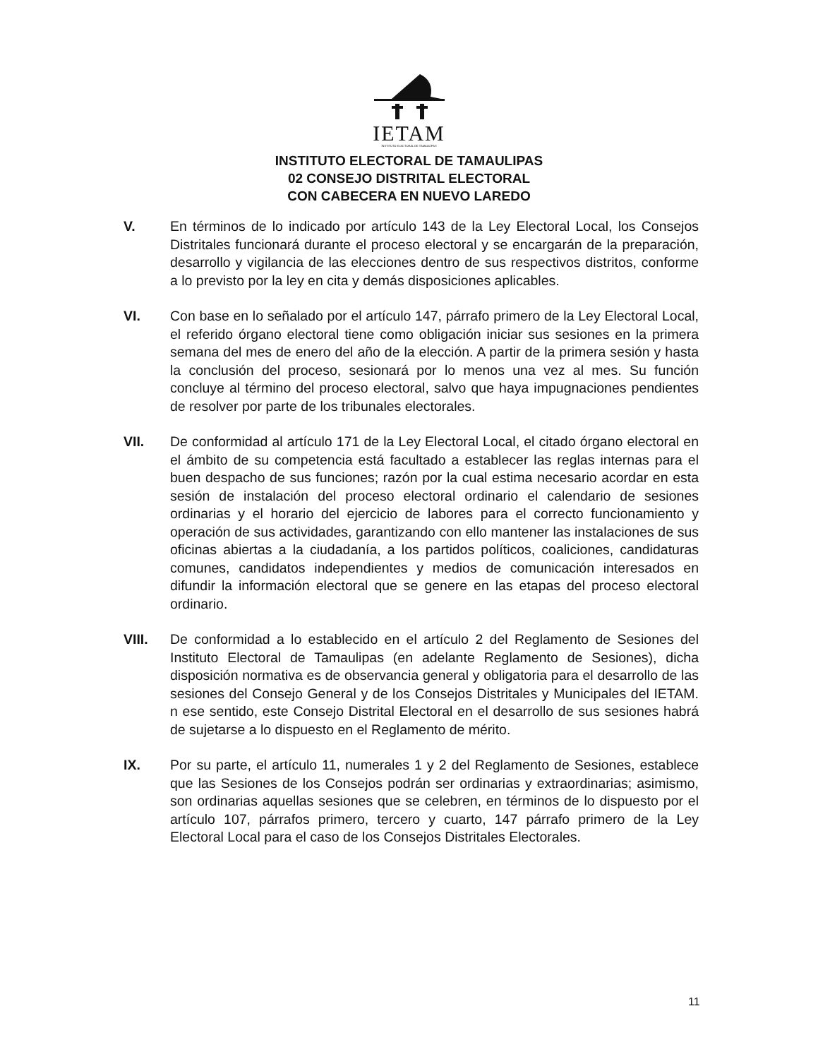IETAM
INSTITUTO ELECTORAL DE TAMAULIPAS
INSTITUTO ELECTORAL DE TAMAULIPAS
02 CONSEJO DISTRITAL ELECTORAL
CON CABECERA EN NUEVO LAREDO
V. En términos de lo indicado por artículo 143 de la Ley Electoral Local, los Consejos Distritales funcionará durante el proceso electoral y se encargarán de la preparación, desarrollo y vigilancia de las elecciones dentro de sus respectivos distritos, conforme a lo previsto por la ley en cita y demás disposiciones aplicables.
VI. Con base en lo señalado por el artículo 147, párrafo primero de la Ley Electoral Local, el referido órgano electoral tiene como obligación iniciar sus sesiones en la primera semana del mes de enero del año de la elección. A partir de la primera sesión y hasta la conclusión del proceso, sesionará por lo menos una vez al mes. Su función concluye al término del proceso electoral, salvo que haya impugnaciones pendientes de resolver por parte de los tribunales electorales.
VII. De conformidad al artículo 171 de la Ley Electoral Local, el citado órgano electoral en el ámbito de su competencia está facultado a establecer las reglas internas para el buen despacho de sus funciones; razón por la cual estima necesario acordar en esta sesión de instalación del proceso electoral ordinario el calendario de sesiones ordinarias y el horario del ejercicio de labores para el correcto funcionamiento y operación de sus actividades, garantizando con ello mantener las instalaciones de sus oficinas abiertas a la ciudadanía, a los partidos políticos, coaliciones, candidaturas comunes, candidatos independientes y medios de comunicación interesados en difundir la información electoral que se genere en las etapas del proceso electoral ordinario.
VIII. De conformidad a lo establecido en el artículo 2 del Reglamento de Sesiones del Instituto Electoral de Tamaulipas (en adelante Reglamento de Sesiones), dicha disposición normativa es de observancia general y obligatoria para el desarrollo de las sesiones del Consejo General y de los Consejos Distritales y Municipales del IETAM. n ese sentido, este Consejo Distrital Electoral en el desarrollo de sus sesiones habrá de sujetarse a lo dispuesto en el Reglamento de mérito.
IX. Por su parte, el artículo 11, numerales 1 y 2 del Reglamento de Sesiones, establece que las Sesiones de los Consejos podrán ser ordinarias y extraordinarias; asimismo, son ordinarias aquellas sesiones que se celebren, en términos de lo dispuesto por el artículo 107, párrafos primero, tercero y cuarto, 147 párrafo primero de la Ley Electoral Local para el caso de los Consejos Distritales Electorales.
11